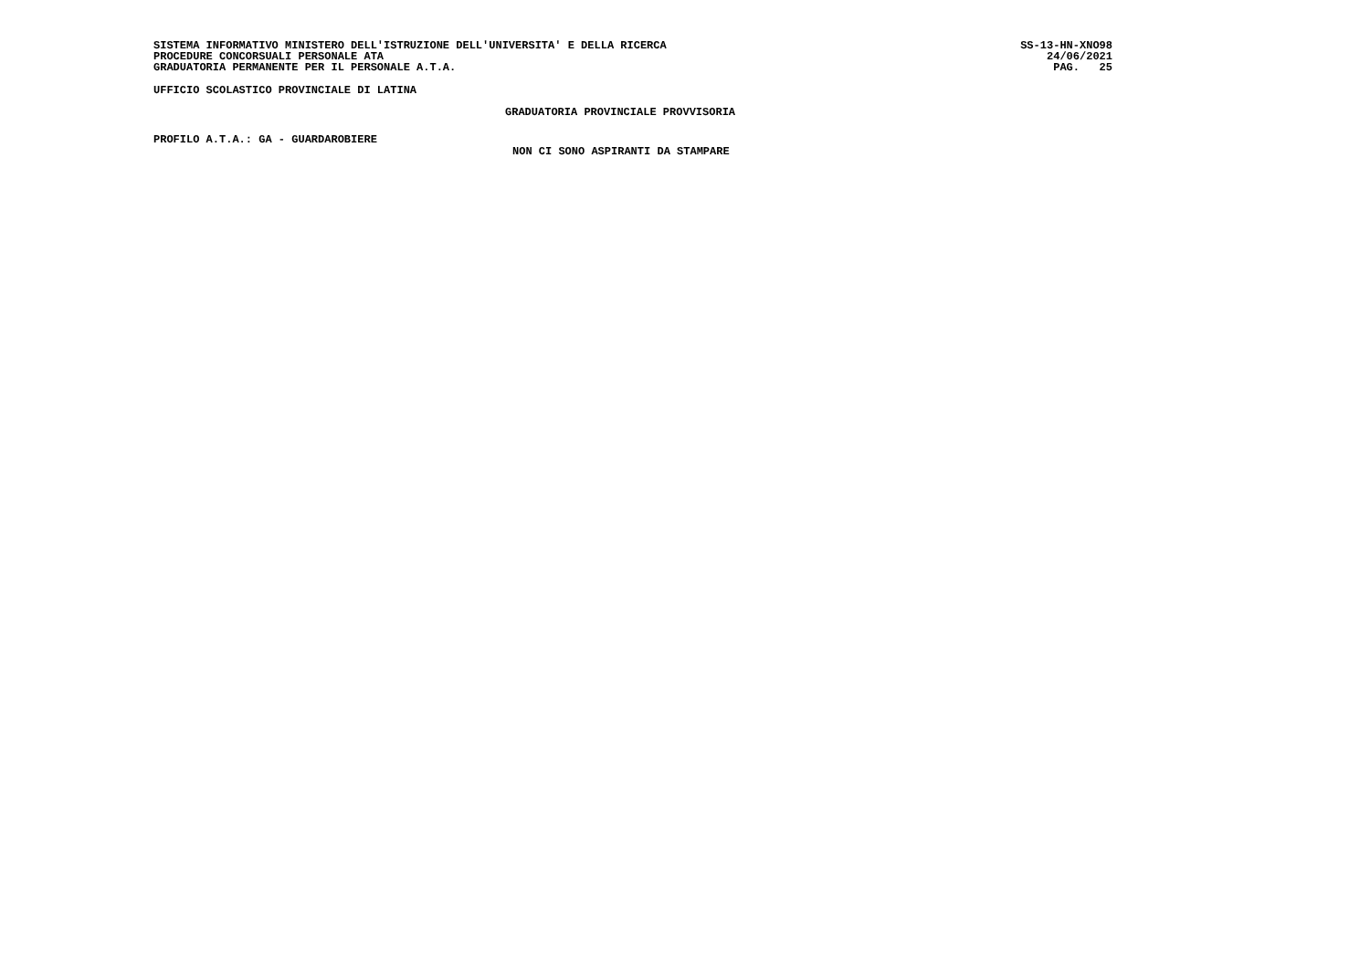SISTEMA INFORMATIVO MINISTERO DELL'ISTRUZIONE DELL'UNIVERSITA' E DELLA RICERCA SS-13-HN-XNO98
PROCEDURE CONCORSUALI PERSONALE ATA 24/06/2021
GRADUATORIA PERMANENTE PER IL PERSONALE A.T.A. PAG. 25
UFFICIO SCOLASTICO PROVINCIALE DI LATINA
GRADUATORIA PROVINCIALE PROVVISORIA
PROFILO A.T.A.: GA - GUARDAROBIERE
NON CI SONO ASPIRANTI DA STAMPARE